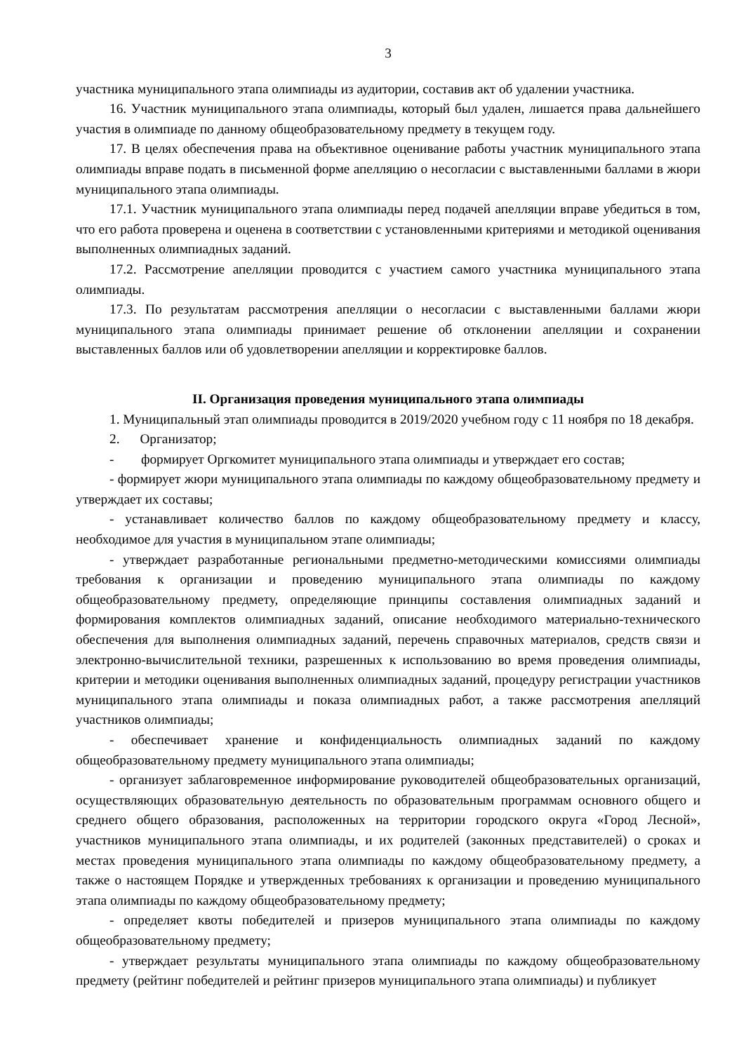3
участника муниципального этапа олимпиады из аудитории, составив акт об удалении участника.
16. Участник муниципального этапа олимпиады, который был удален, лишается права дальнейшего участия в олимпиаде по данному общеобразовательному предмету в текущем году.
17. В целях обеспечения права на объективное оценивание работы участник муниципального этапа олимпиады вправе подать в письменной форме апелляцию о несогласии с выставленными баллами в жюри муниципального этапа олимпиады.
17.1. Участник муниципального этапа олимпиады перед подачей апелляции вправе убедиться в том, что его работа проверена и оценена в соответствии с установленными критериями и методикой оценивания выполненных олимпиадных заданий.
17.2. Рассмотрение апелляции проводится с участием самого участника муниципального этапа олимпиады.
17.3. По результатам рассмотрения апелляции о несогласии с выставленными баллами жюри муниципального этапа олимпиады принимает решение об отклонении апелляции и сохранении выставленных баллов или об удовлетворении апелляции и корректировке баллов.
II. Организация проведения муниципального этапа олимпиады
1. Муниципальный этап олимпиады проводится в 2019/2020 учебном году с 11 ноября по 18 декабря.
2. Организатор;
- формирует Оргкомитет муниципального этапа олимпиады и утверждает его состав;
- формирует жюри муниципального этапа олимпиады по каждому общеобразовательному предмету и утверждает их составы;
- устанавливает количество баллов по каждому общеобразовательному предмету и классу, необходимое для участия в муниципальном этапе олимпиады;
- утверждает разработанные региональными предметно-методическими комиссиями олимпиады требования к организации и проведению муниципального этапа олимпиады по каждому общеобразовательному предмету, определяющие принципы составления олимпиадных заданий и формирования комплектов олимпиадных заданий, описание необходимого материально-технического обеспечения для выполнения олимпиадных заданий, перечень справочных материалов, средств связи и электронно-вычислительной техники, разрешенных к использованию во время проведения олимпиады, критерии и методики оценивания выполненных олимпиадных заданий, процедуру регистрации участников муниципального этапа олимпиады и показа олимпиадных работ, а также рассмотрения апелляций участников олимпиады;
- обеспечивает хранение и конфиденциальность олимпиадных заданий по каждому общеобразовательному предмету муниципального этапа олимпиады;
- организует заблаговременное информирование руководителей общеобразовательных организаций, осуществляющих образовательную деятельность по образовательным программам основного общего и среднего общего образования, расположенных на территории городского округа «Город Лесной», участников муниципального этапа олимпиады, и их родителей (законных представителей) о сроках и местах проведения муниципального этапа олимпиады по каждому общеобразовательному предмету, а также о настоящем Порядке и утвержденных требованиях к организации и проведению муниципального этапа олимпиады по каждому общеобразовательному предмету;
- определяет квоты победителей и призеров муниципального этапа олимпиады по каждому общеобразовательному предмету;
- утверждает результаты муниципального этапа олимпиады по каждому общеобразовательному предмету (рейтинг победителей и рейтинг призеров муниципального этапа олимпиады) и публикует